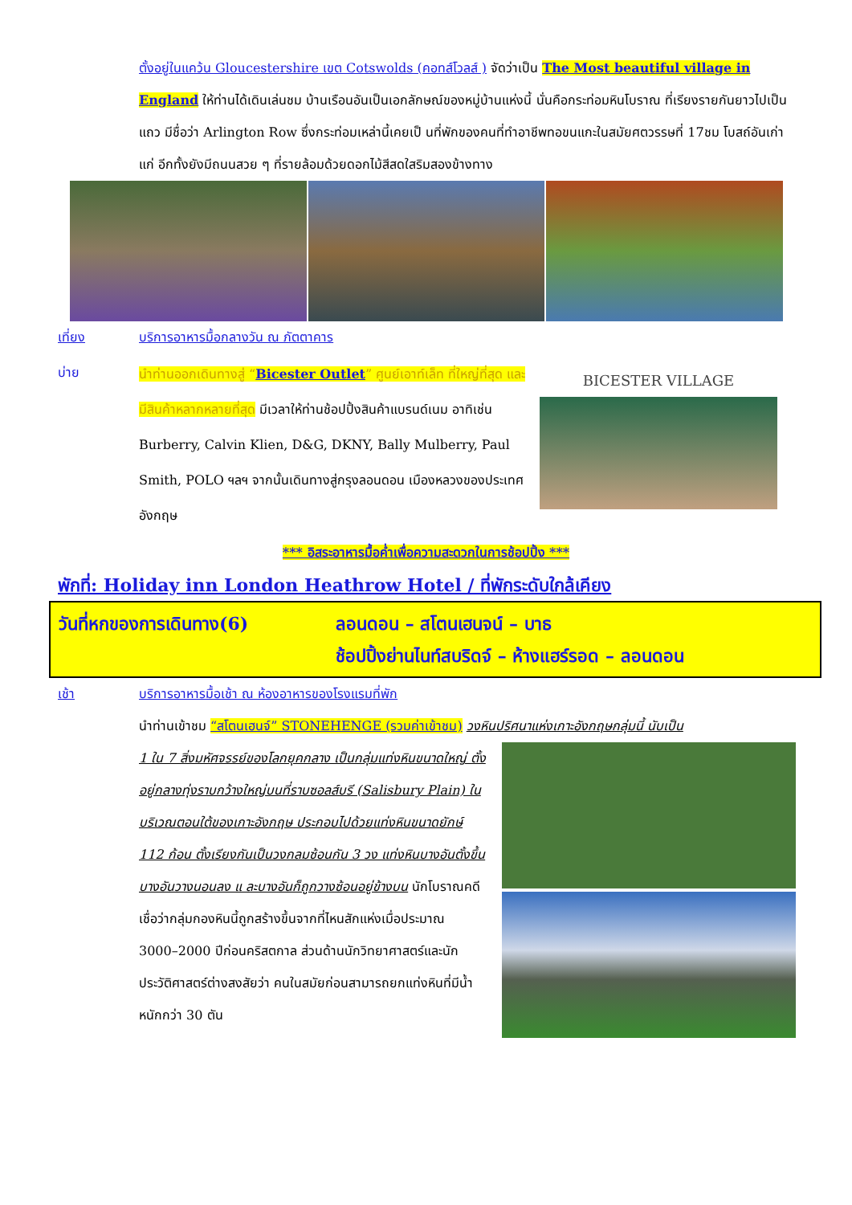ตั้งอยู่ในแคว้น Gloucestershire เขต Cotswolds (คอทส์โวลส์ ) จัดว่าเป็น The Most beautiful village in England ให้ท่านได้เดินเล่นชม บ้านเรือนอันเป็นเอกลักษณ์ของหมู่บ้านแห่งนี้ นั่นคือกระท่อมหินโบราณ ที่เรียงรายกันยาวไปเป็นแถว มีชื่อว่า Arlington Row ซึ่งกระท่อมเหล่านี้เคยเป็ นที่พักของคนที่ทำอาชีพทอขนแกะในสมัยศตวรรษที่ 17ชม โบสถ์อันเก่าแก่ อีกทั้งยังมีถนนสวย ๆ ที่รายล้อมด้วยดอกไม้สีสดใสริมสองข้างทาง
เที่ยง บริการอาหารมื้อกลางวัน ณ ภัตตาคาร
บ่าย
นำท่านออกเดินทางสู่ “Bicester Outlet” ศูนย์เอาท์เล็ท ที่ใหญ่ที่สุด และมีสินค้าหลากหลายที่สุด มีเวลาให้ท่านช้อปปิ้งสินค้าแบรนด์เนม อาทิเช่น Burberry, Calvin Klien, D&G, DKNY, Bally Mulberry, Paul Smith, POLO ฯลฯ จากนั้นเดินทางสู่กรุงลอนดอน เมืองหลวงของประเทศอังกฤษ
BICESTER VILLAGE
*** อิสระอาหารมื้อค่ำเพื่อความสะดวกในการช้อปปิ้ง ***
พักที่: Holiday inn London Heathrow Hotel / ที่พักระดับใกล้เคียง
วันที่หกของการเดินทาง(6) ลอนดอน – สโตนเฮนจน์ – บาธ
ช้อปปิ้งย่านไนท์สบริดจ์ – ห้างแฮร์รอด – ลอนดอน
เช้า บริการอาหารมื้อเช้า ณ ห้องอาหารของโรงแรมที่พัก
นำท่านเข้าชม “สโตนเฮนจ์” STONEHENGE (รวมค่าเข้าชม) วงหินปริศนาแห่งเกาะอังกฤษกลุ่มนี้ นับเป็น
1 ใน 7 สิ่งมหัศจรรย์ของโลกยุคกลาง เป็นกลุ่มแท่งหินขนาดใหญ่ ตั้งอยู่กลางทุ่งราบกว้างใหญ่บนที่ราบซอลส์บรี (Salisbury Plain) ในบริเวณตอนใต้ของเกาะอังกฤษ ประกอบไปด้วยแท่งหินขนาดยักษ์ 112 ก้อน ตั้งเรียงกันเป็นวงกลมซ้อนกัน 3 วง แท่งหินบางอันตั้งขึ้น บางอันวางนอนลง แ ละบางอันก็ถูกวางซ้อนอยู่ข้างบน นักโบราณคดีเชื่อว่ากลุ่มกองหินนี้ถูกสร้างขึ้นจากที่ไหนสักแห่งเมื่อประมาณ 3000–2000 ปีก่อนคริสตกาล ส่วนด้านนักวิทยาศาสตร์และนักประวัติศาสตร์ต่างสงสัยว่า คนในสมัยก่อนสามารถยกแท่งหินที่มีน้ำหนักกว่า 30 ตัน